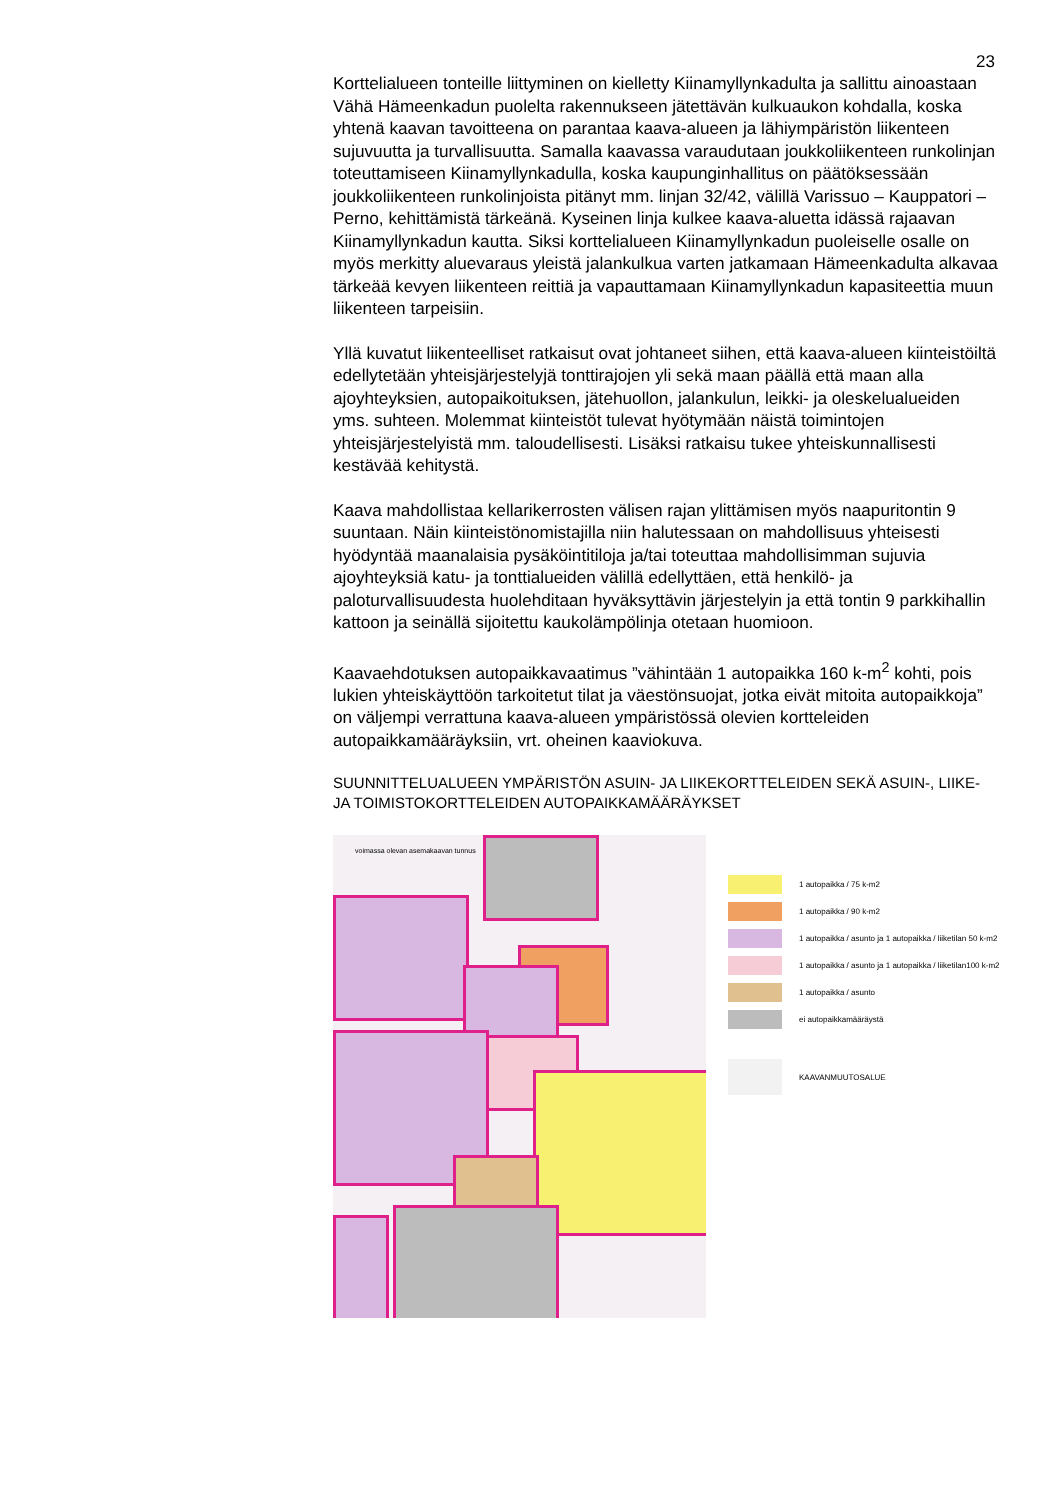23
Korttelialueen tonteille liittyminen on kielletty Kiinamyllynkadulta ja sallittu ainoastaan Vähä Hämeenkadun puolelta rakennukseen jätettävän kulkuaukon kohdalla, koska yhtenä kaavan tavoitteena on parantaa kaava-alueen ja lähiympäristön liikenteen sujuvuutta ja turvallisuutta. Samalla kaavassa varaudutaan joukkoliikenteen runkolinjan toteuttamiseen Kiinamyllynkadulla, koska kaupunginhallitus on päätöksessään joukkoliikenteen runkolinjoista pitänyt mm. linjan 32/42, välillä Varissuo – Kauppatori – Perno, kehittämistä tärkeänä. Kyseinen linja kulkee kaava-aluetta idässä rajaavan Kiinamyllynkadun kautta. Siksi korttelialueen Kiinamyllynkadun puoleiselle osalle on myös merkitty aluevaraus yleistä jalankulkua varten jatkamaan Hämeenkadulta alkavaa tärkeää kevyen liikenteen reittiä ja vapauttamaan Kiinamyllynkadun kapasiteettia muun liikenteen tarpeisiin.
Yllä kuvatut liikenteelliset ratkaisut ovat johtaneet siihen, että kaava-alueen kiinteistöiltä edellytetään yhteisjärjestelyjä tonttirajojen yli sekä maan päällä että maan alla ajoyhteyksien, autopaikoituksen, jätehuollon, jalankulun, leikki- ja oleskelualueiden yms. suhteen. Molemmat kiinteistöt tulevat hyötymään näistä toimintojen yhteisjärjestelyistä mm. taloudellisesti. Lisäksi ratkaisu tukee yhteiskunnallisesti kestävää kehitystä.
Kaava mahdollistaa kellarikerrosten välisen rajan ylittämisen myös naapuritontin 9 suuntaan. Näin kiinteistönomistajilla niin halutessaan on mahdollisuus yhteisesti hyödyntää maanalaisia pysäköintitiloja ja/tai toteuttaa mahdollisimman sujuvia ajoyhteyksiä katu- ja tonttialueiden välillä edellyttäen, että henkilö- ja paloturvallisuudesta huolehditaan hyväksyttävin järjestelyin ja että tontin 9 parkkihallin kattoon ja seinällä sijoitettu kaukolämpölinja otetaan huomioon.
Kaavaehdotuksen autopaikkavaatimus ”vähintään 1 autopaikka 160 k-m<sup>2</sup> kohti, pois lukien yhteiskäyttöön tarkoitetut tilat ja väestönsuojat, jotka eivät mitoita autopaikkoja” on väljempi verrattuna kaava-alueen ympäristössä olevien kortteleiden autopaikkamääräyksiin, vrt. oheinen kaaviokuva.
SUUNNITTELUALUEEN YMPÄRISTÖN ASUIN- JA LIIKEKORTTELEIDEN SEKÄ ASUIN-, LIIKE- JA TOIMISTOKORTTELEIDEN AUTOPAIKKAMÄÄRÄYKSET
voimassa olevan asemakaavan tunnus
1 autopaikka / 75 k-m2
1 autopaikka / 90 k-m2
1 autopaikka / asunto ja 1 autopaikka / liiketilan 50 k-m2
1 autopaikka / asunto ja 1 autopaikka / liiketilan100 k-m2
1 autopaikka / asunto
ei autopaikkamääräystä
KAAVANMUUTOSALUE